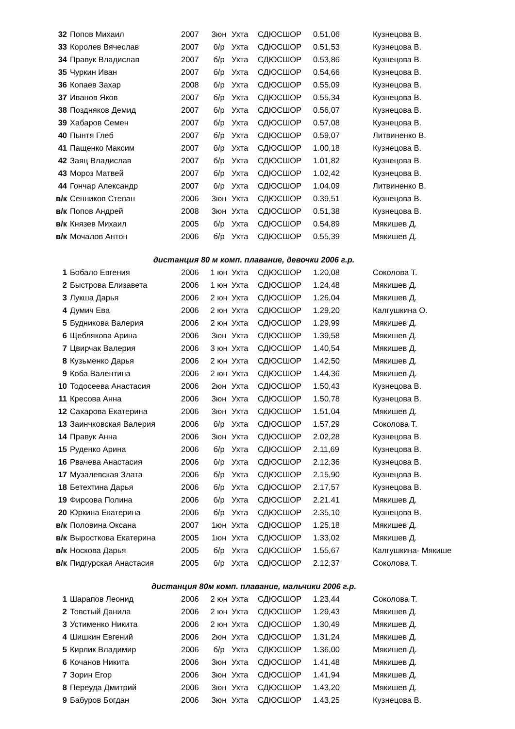| 32 | Попов Михаил | 2007 | 3юн | Ухта | СДЮСШОР | 0.51,06 | Кузнецова В. |
| 33 | Королев Вячеслав | 2007 | б/р | Ухта | СДЮСШОР | 0.51,53 | Кузнецова В. |
| 34 | Правук Владислав | 2007 | б/р | Ухта | СДЮСШОР | 0.53,86 | Кузнецова В. |
| 35 | Чуркин Иван | 2007 | б/р | Ухта | СДЮСШОР | 0.54,66 | Кузнецова В. |
| 36 | Копаев Захар | 2008 | б/р | Ухта | СДЮСШОР | 0.55,09 | Кузнецова В. |
| 37 | Иванов Яков | 2007 | б/р | Ухта | СДЮСШОР | 0.55,34 | Кузнецова В. |
| 38 | Поздняков Демид | 2007 | б/р | Ухта | СДЮСШОР | 0.56,07 | Кузнецова В. |
| 39 | Хабаров Семен | 2007 | б/р | Ухта | СДЮСШОР | 0.57,08 | Кузнецова В. |
| 40 | Пынтя Глеб | 2007 | б/р | Ухта | СДЮСШОР | 0.59,07 | Литвиненко В. |
| 41 | Пащенко Максим | 2007 | б/р | Ухта | СДЮСШОР | 1.00,18 | Кузнецова В. |
| 42 | Заяц Владислав | 2007 | б/р | Ухта | СДЮСШОР | 1.01,82 | Кузнецова В. |
| 43 | Мороз Матвей | 2007 | б/р | Ухта | СДЮСШОР | 1.02,42 | Кузнецова В. |
| 44 | Гончар Александр | 2007 | б/р | Ухта | СДЮСШОР | 1.04,09 | Литвиненко В. |
| в/к | Сенников Степан | 2006 | 3юн | Ухта | СДЮСШОР | 0.39,51 | Кузнецова В. |
| в/к | Попов Андрей | 2008 | 3юн | Ухта | СДЮСШОР | 0.51,38 | Кузнецова В. |
| в/к | Князев Михаил | 2005 | б/р | Ухта | СДЮСШОР | 0.54,89 | Мякишев Д. |
| в/к | Мочалов Антон | 2006 | б/р | Ухта | СДЮСШОР | 0.55,39 | Мякишев Д. |
дистанция 80 м комп. плавание, девочки 2006 г.р.
| 1 | Бобало Евгения | 2006 | 1 юн | Ухта | СДЮСШОР | 1.20,08 | Соколова Т. |
| 2 | Быстрова Елизавета | 2006 | 1 юн | Ухта | СДЮСШОР | 1.24,48 | Мякишев Д. |
| 3 | Лукша Дарья | 2006 | 2 юн | Ухта | СДЮСШОР | 1.26,04 | Мякишев Д. |
| 4 | Думич Ева | 2006 | 2 юн | Ухта | СДЮСШОР | 1.29,20 | Калгушкина О. |
| 5 | Будникова Валерия | 2006 | 2 юн | Ухта | СДЮСШОР | 1.29,99 | Мякишев Д. |
| 6 | Щеблякова Арина | 2006 | 3юн | Ухта | СДЮСШОР | 1.39,58 | Мякишев Д. |
| 7 | Цвирчак Валерия | 2006 | 3 юн | Ухта | СДЮСШОР | 1.40,54 | Мякишев Д. |
| 8 | Кузьменко Дарья | 2006 | 2 юн | Ухта | СДЮСШОР | 1.42,50 | Мякишев Д. |
| 9 | Коба Валентина | 2006 | 2 юн | Ухта | СДЮСШОР | 1.44,36 | Мякишев Д. |
| 10 | Тодосеева Анастасия | 2006 | 2юн | Ухта | СДЮСШОР | 1.50,43 | Кузнецова В. |
| 11 | Кресова Анна | 2006 | 3юн | Ухта | СДЮСШОР | 1.50,78 | Кузнецова В. |
| 12 | Сахарова Екатерина | 2006 | 3юн | Ухта | СДЮСШОР | 1.51,04 | Мякишев Д. |
| 13 | Заинчковская Валерия | 2006 | б/р | Ухта | СДЮСШОР | 1.57,29 | Соколова Т. |
| 14 | Правук Анна | 2006 | 3юн | Ухта | СДЮСШОР | 2.02,28 | Кузнецова В. |
| 15 | Руденко Арина | 2006 | б/р | Ухта | СДЮСШОР | 2.11,69 | Кузнецова В. |
| 16 | Рвачева Анастасия | 2006 | б/р | Ухта | СДЮСШОР | 2.12,36 | Кузнецова В. |
| 17 | Музалевская Злата | 2006 | б/р | Ухта | СДЮСШОР | 2.15,90 | Кузнецова В. |
| 18 | Бетехтина Дарья | 2006 | б/р | Ухта | СДЮСШОР | 2.17,57 | Кузнецова В. |
| 19 | Фирсова Полина | 2006 | б/р | Ухта | СДЮСШОР | 2.21.41 | Мякишев Д. |
| 20 | Юркина Екатерина | 2006 | б/р | Ухта | СДЮСШОР | 2.35,10 | Кузнецова В. |
| в/к | Половина Оксана | 2007 | 1юн | Ухта | СДЮСШОР | 1.25,18 | Мякишев Д. |
| в/к | Выросткова Екатерина | 2005 | 1юн | Ухта | СДЮСШОР | 1.33,02 | Мякишев Д. |
| в/к | Носкова Дарья | 2005 | б/р | Ухта | СДЮСШОР | 1.55,67 | Калгушкина- Мякише |
| в/к | Пидгурская Анастасия | 2005 | б/р | Ухта | СДЮСШОР | 2.12,37 | Соколова Т. |
дистанция 80м комп. плавание, мальчики 2006 г.р.
| 1 | Шарапов Леонид | 2006 | 2 юн | Ухта | СДЮСШОР | 1.23,44 | Соколова Т. |
| 2 | Товстый Данила | 2006 | 2 юн | Ухта | СДЮСШОР | 1.29,43 | Мякишев Д. |
| 3 | Устименко Никита | 2006 | 2 юн | Ухта | СДЮСШОР | 1.30,49 | Мякишев Д. |
| 4 | Шишкин Евгений | 2006 | 2юн | Ухта | СДЮСШОР | 1.31,24 | Мякишев Д. |
| 5 | Кирлик Владимир | 2006 | б/р | Ухта | СДЮСШОР | 1.36,00 | Мякишев Д. |
| 6 | Кочанов Никита | 2006 | 3юн | Ухта | СДЮСШОР | 1.41,48 | Мякишев Д. |
| 7 | Зорин Егор | 2006 | 3юн | Ухта | СДЮСШОР | 1.41,94 | Мякишев Д. |
| 8 | Переуда Дмитрий | 2006 | 3юн | Ухта | СДЮСШОР | 1.43,20 | Мякишев Д. |
| 9 | Бабуров Богдан | 2006 | 3юн | Ухта | СДЮСШОР | 1.43,25 | Кузнецова В. |